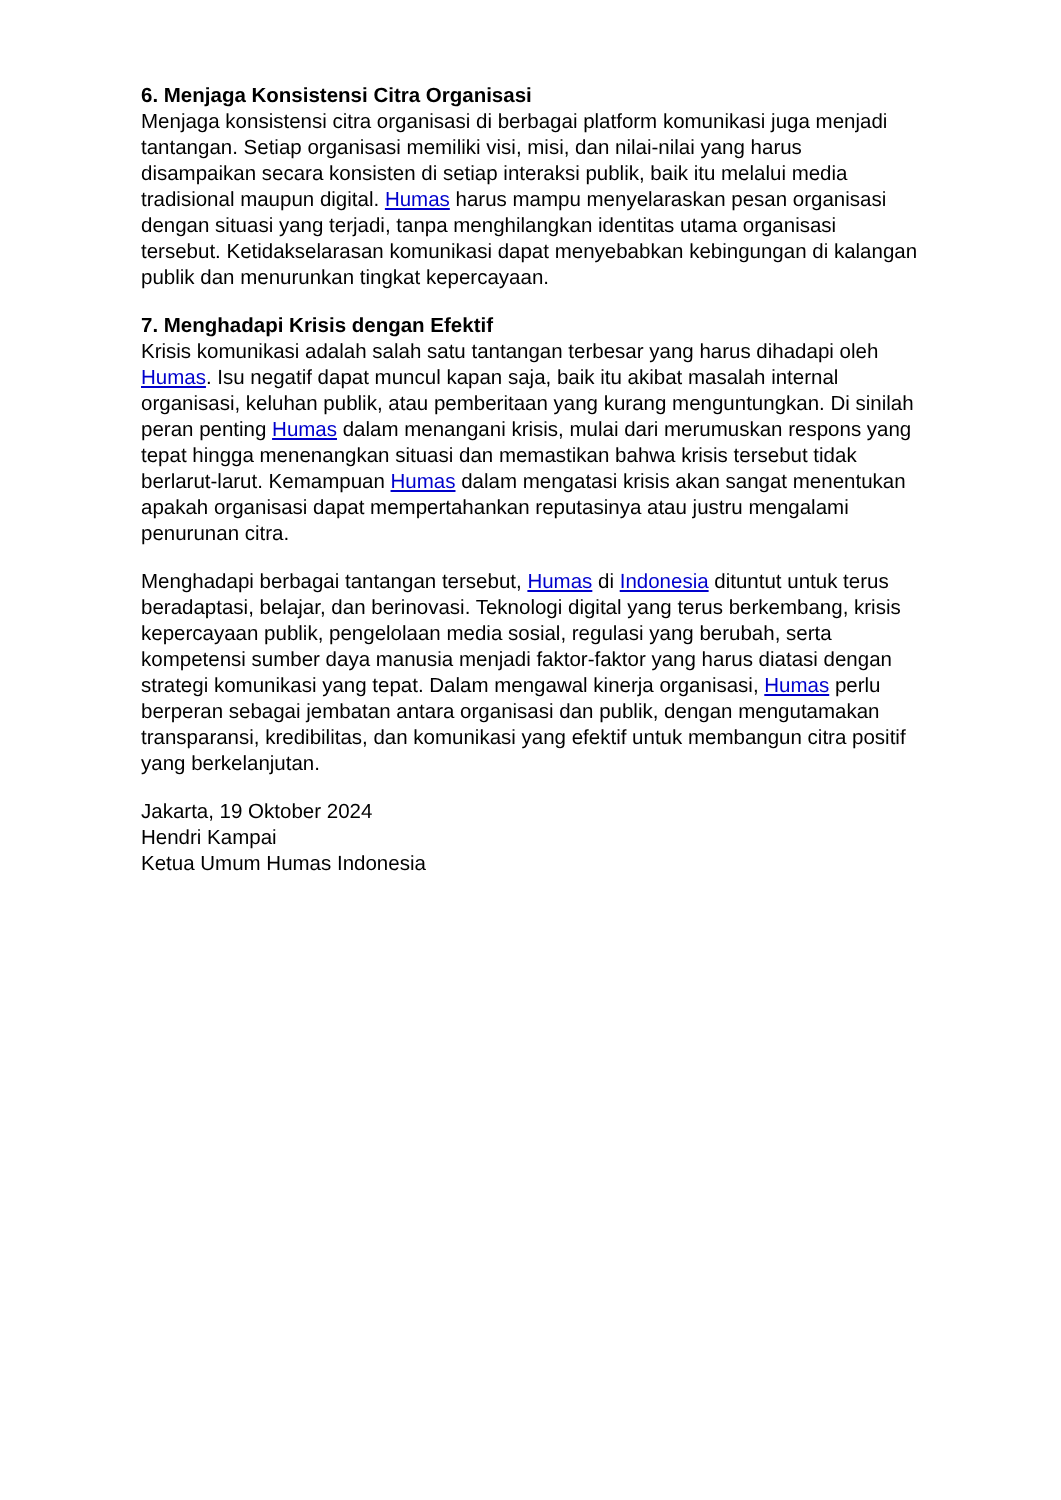6. Menjaga Konsistensi Citra Organisasi
Menjaga konsistensi citra organisasi di berbagai platform komunikasi juga menjadi tantangan. Setiap organisasi memiliki visi, misi, dan nilai-nilai yang harus disampaikan secara konsisten di setiap interaksi publik, baik itu melalui media tradisional maupun digital. Humas harus mampu menyelaraskan pesan organisasi dengan situasi yang terjadi, tanpa menghilangkan identitas utama organisasi tersebut. Ketidakselarasan komunikasi dapat menyebabkan kebingungan di kalangan publik dan menurunkan tingkat kepercayaan.
7. Menghadapi Krisis dengan Efektif
Krisis komunikasi adalah salah satu tantangan terbesar yang harus dihadapi oleh Humas. Isu negatif dapat muncul kapan saja, baik itu akibat masalah internal organisasi, keluhan publik, atau pemberitaan yang kurang menguntungkan. Di sinilah peran penting Humas dalam menangani krisis, mulai dari merumuskan respons yang tepat hingga menenangkan situasi dan memastikan bahwa krisis tersebut tidak berlarut-larut. Kemampuan Humas dalam mengatasi krisis akan sangat menentukan apakah organisasi dapat mempertahankan reputasinya atau justru mengalami penurunan citra.
Menghadapi berbagai tantangan tersebut, Humas di Indonesia dituntut untuk terus beradaptasi, belajar, dan berinovasi. Teknologi digital yang terus berkembang, krisis kepercayaan publik, pengelolaan media sosial, regulasi yang berubah, serta kompetensi sumber daya manusia menjadi faktor-faktor yang harus diatasi dengan strategi komunikasi yang tepat. Dalam mengawal kinerja organisasi, Humas perlu berperan sebagai jembatan antara organisasi dan publik, dengan mengutamakan transparansi, kredibilitas, dan komunikasi yang efektif untuk membangun citra positif yang berkelanjutan.
Jakarta, 19 Oktober 2024
Hendri Kampai
Ketua Umum Humas Indonesia